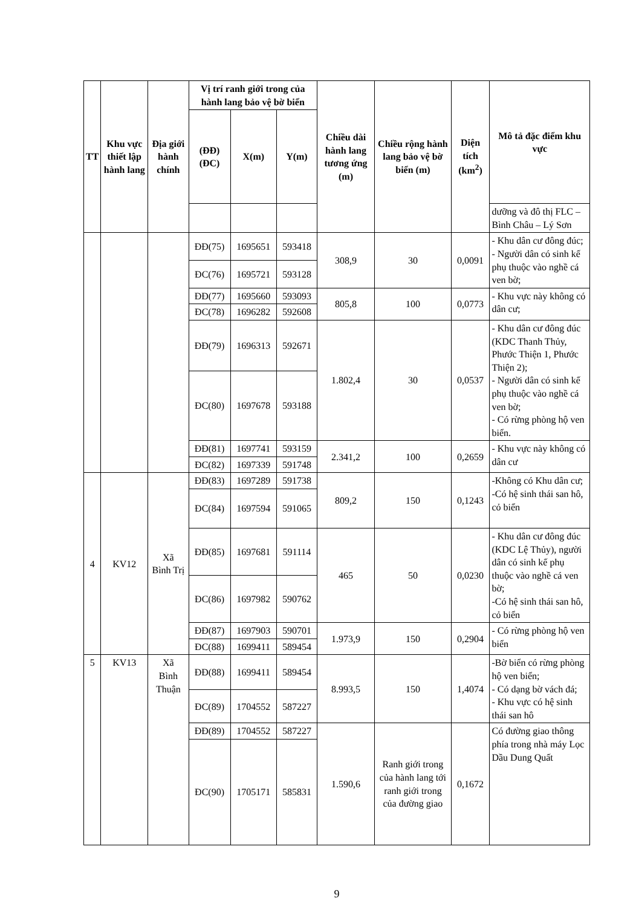| TT | Khu vực thiết lập hành lang | Địa giới hành chính | Vị trí ranh giới trong của hành lang bảo vệ bờ biển | | | Chiều dài hành lang tương ứng (m) | Chiều rộng hành lang bảo vệ bờ biển (m) | Diện tích (km<sup>2</sup>) | Mô tả đặc điểm khu vực |
| --- | --- | --- | --- | --- | --- | --- | --- | --- | --- |
| | | | (ĐĐ) (ĐC) | X(m) | Y(m) | | | | |
| | | | | | | | | | dưỡng và đô thị FLC – Bình Châu – Lý Sơn |
| | | | ĐĐ(75) | 1695651 | 593418 | 308,9 | 30 | 0,0091 | - Khu dân cư đông đúc; - Người dân có sinh kế phụ thuộc vào nghề cá ven bờ; |
| | | | ĐC(76) | 1695721 | 593128 | | | | |
| | | | ĐĐ(77) | 1695660 | 593093 | 805,8 | 100 | 0,0773 | - Khu vực này không có dân cư; |
| | | | ĐC(78) | 1696282 | 592608 | | | | |
| | | | ĐĐ(79) | 1696313 | 592671 | 1.802,4 | 30 | 0,0537 | - Khu dân cư đông đúc (KDC Thanh Thủy, Phước Thiện 1, Phước Thiện 2); - Người dân có sinh kế phụ thuộc vào nghề cá ven bờ; - Có rừng phòng hộ ven biển. |
| | | | ĐC(80) | 1697678 | 593188 | | | | |
| | | | ĐĐ(81) | 1697741 | 593159 | 2.341,2 | 100 | 0,2659 | - Khu vực này không có dân cư |
| | | | ĐC(82) | 1697339 | 591748 | | | | |
| 4 | KV12 | Xã Bình Trị | ĐĐ(83) | 1697289 | 591738 | 809,2 | 150 | 0,1243 | -Không có Khu dân cư; -Có hệ sinh thái san hô, cỏ biển |
| | | | ĐC(84) | 1697594 | 591065 | | | | |
| | | | ĐĐ(85) | 1697681 | 591114 | 465 | 50 | 0,0230 | - Khu dân cư đông đúc (KDC Lệ Thủy), người dân có sinh kế phụ thuộc vào nghề cá ven bờ; -Có hệ sinh thái san hô, cỏ biển |
| | | | ĐC(86) | 1697982 | 590762 | | | | |
| | | | ĐĐ(87) | 1697903 | 590701 | 1.973,9 | 150 | 0,2904 | - Có rừng phòng hộ ven biển |
| | | | ĐC(88) | 1699411 | 589454 | | | | |
| 5 | KV13 | Xã Bình Thuận | ĐĐ(88) | 1699411 | 589454 | 8.993,5 | 150 | 1,4074 | -Bờ biển có rừng phòng hộ ven biển; - Có dạng bờ vách đá; - Khu vực có hệ sinh thái san hô |
| | | | ĐC(89) | 1704552 | 587227 | | | | |
| | | | ĐĐ(89) | 1704552 | 587227 | 1.590,6 | Ranh giới trong của hành lang tới ranh giới trong của đường giao | 0,1672 | Có đường giao thông phía trong nhà máy Lọc Dầu Dung Quất |
| | | | ĐC(90) | 1705171 | 585831 | | | | |
9